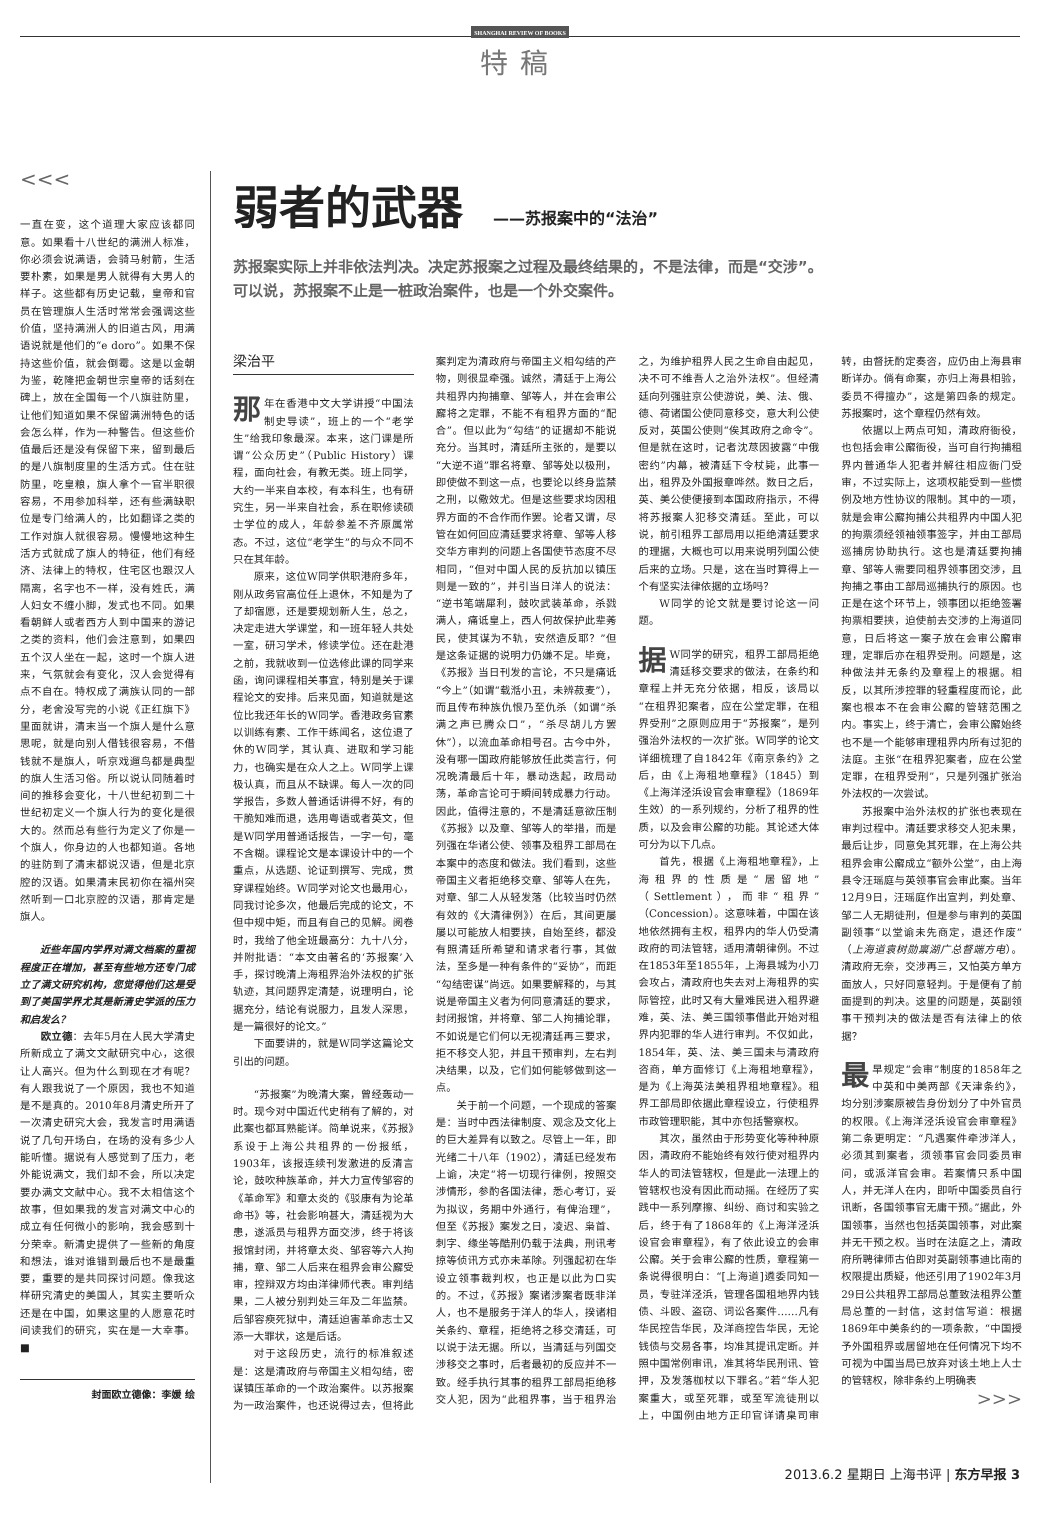SHANGHAI REVIEW OF BOOKS
特稿
<<<
一直在变，这个道理大家应该都同意。如果看十八世纪的满洲人标准，你必须会说满语，会骑马射箭，生活要朴素，如果是男人就得有大男人的样子。这些都有历史记载，皇帝和官员在管理旗人生活时常常会强调这些价值，坚持满洲人的旧道古风，用满语说就是他们的“e doro”。如果不保持这些价值，就会倒霉。这是以金朝为鉴，乾隆把金朝世宗皇帝的话刻在碑上，放在全国每一个八旗驻防里，让他们知道如果不保留满洲特色的话会怎么样，作为一种警告。但这些价值最后还是没有保留下来，留到最后的是八旗制度里的生活方式。住在驻防里，吃皇粮，旗人拿个一官半职很容易，不用参加科举，还有些满缺职位是专门给满人的，比如翻译之类的工作对旗人就很容易。慢慢地这种生活方式就成了旗人的特征，他们有经济、法律上的特权，住宅区也跟汉人隔离，名字也不一样，没有姓氏，满人妇女不缠小脚，发式也不同。如果看朝鲜人或者西方人到中国来的游记之类的资料，他们会注意到，如果四五个汉人坐在一起，这时一个旗人进来，气氛就会有变化，汉人会觉得有点不自在。特权成了满族认同的一部分，老舍没写完的小说《正红旗下》里面就讲，清末当一个旗人是什么意思呢，就是向别人借钱很容易，不借钱就不是旗人，听京戏遛鸟都是典型的旗人生活习俗。所以说认同随着时间的推移会变化，十八世纪初到二十世纪初定义一个旗人行为的变化是很大的。然而总有些行为定义了你是一个旗人，你身边的人也都知道。各地的驻防到了清末都说汉语，但是北京腔的汉语。如果清末民初你在福州突然听到一口北京腔的汉语，那肯定是旗人。
近些年国内学界对满文档案的重视程度正在增加，甚至有些地方还专门成立了满文研究机构，您觉得他们这是受到了美国学界尤其是新清史学派的压力和启发么？
欧立德：去年5月在人民大学清史所新成立了满文文献研究中心，这很让人高兴。但为什么到现在才有呢？有人跟我说了一个原因，我也不知道是不是真的。2010年8月清史所开了一次清史研究大会，我发言时用满语说了几句开场白，在场的没有多少人能听懂。据说有人感觉到了压力，老外能说满文，我们却不会，所以决定要办满文文献中心。我不太相信这个故事，但如果我的发言对满文中心的成立有任何微小的影响，我会感到十分荣幸。新清史提供了一些新的角度和想法，谁对谁错到最后也不是最重要，重要的是共同探讨问题。像我这样研究清史的美国人，其实主要听众还是在中国，如果这里的人愿意花时间读我们的研究，实在是一大幸事。 ■
封面欧立德像：李媛 绘
弱者的武器
——苏报案中的“法治”
苏报案实际上并非依法判决。决定苏报案之过程及最终结果的，不是法律，而是“交涉”。可以说，苏报案不止是一桩政治案件，也是一个外交案件。
梁治平
那年在香港中文大学讲授“中国法制史导读”，班上的一个“老学生”给我印象最深。本来，这门课是所谓“公众历史”（Public History）课程，面向社会，有教无类。班上同学，大约一半来自本校，有本科生，也有研究生，另一半来自社会，系在职修读硕士学位的成人，年龄参差不齐原属常态。不过，这位“老学生”的与众不同不只在其年龄。
原来，这位W同学供职港府多年，刚从政务官高位任上退休，不知是为了了却宿愿，还是要规划新人生，总之，决定走进大学课堂，和一班年轻人共处一室，研习学术，修读学位。还在赴港之前，我就收到一位选修此课的同学来函，询问课程相关事宜，特别是关于课程论文的安排。后来见面，知道就是这位比我还年长的W同学。香港政务官素以训练有素、工作干练闻名，这位退了休的W同学，其认真、进取和学习能力，也确实是在众人之上。W同学上课极认真，而且从不缺课。每人一次的同学报告，多数人普通话讲得不好，有的干脆知难而退，选用粤语或者英文，但是W同学用普通话报告，一字一句，毫不含糊。课程论文是本课设计中的一个重点，从选题、论证到撰写、完成，贯穿课程始终。W同学对论文也最用心，同我讨论多次，他最后完成的论文，不但中规中矩，而且有自己的见解。阅卷时，我给了他全班最高分：九十八分，并附批语：“本文由著名的‘苏报案’入手，探讨晚清上海租界治外法权的扩张轨迹，其问题界定清楚，说理明白，论据充分，结论有说服力，且发人深思，是一篇很好的论文。”
下面要讲的，就是W同学这篇论文引出的问题。
“苏报案”为晚清大案，曾经轰动一时。现今对中国近代史稍有了解的，对此案也都耳熟能详。简单说来，《苏报》系设于上海公共租界的一份报纸，1903年，该报连续刊发激进的反清言论，鼓吹种族革命，并大力宣传邹容的《革命军》和章太炎的《驳康有为论革命书》等，社会影响甚大，清廷视为大患，遂派员与租界方面交涉，终于将该报馆封闭，并将章太炎、邹容等六人拘捕，章、邹二人后来在租界会审公廨受审，控辩双方均由洋律师代表。审判结果，二人被分别判处三年及二年监禁。后邹容瘐死狱中，清廷迫害革命志士又添一大罪状，这是后话。
对于这段历史，流行的标准叙述是：这是清政府与帝国主义相勾结，密谋镇压革命的一个政治案件。以苏报案为一政治案件，也还说得过去，但将此案判定为清政府与帝国主义相勾结的产物，则很显牵强。诚然，清廷于上海公共租界内拘捕章、邹等人，并在会审公廨将之定罪，不能不有租界方面的“配合”。但以此为“勾结”的证据却不能说充分。当其时，清廷所主张的，是要以“大逆不道”罪名将章、邹等处以极刑，即使做不到这一点，也要论以终身监禁之刑，以儆效尤。但是这些要求均因租界方面的不合作而作罢。论者又谓，尽管在如何回应清廷要求将章、邹等人移交华方审判的问题上各国使节态度不尽相同，“但对中国人民的反抗加以镇压则是一致的”，并引当日洋人的说法：“逆书笔端犀利，鼓吹武装革命，杀戮满人，痛诋皇上，西人何故保护此辈莠民，使其谋为不轨，安然造反耶？”但是这条证据的说明力仍嫌不足。毕竟，《苏报》当日刊发的言论，不只是痛诋“今上”（如谓“载湉小丑，未辨菽麦”），而且传布种族仇恨乃至仇杀（如谓“杀满之声已腾众口”，“杀尽胡儿方罢休”），以流血革命相号召。古今中外，没有哪一国政府能够放任此类言行，何况晚清最后十年，暴动迭起，政局动荡，革命言论可于瞬间转成暴力行动。因此，值得注意的，不是清廷意欲压制《苏报》以及章、邹等人的举措，而是列强在华诸公使、领事及租界工部局在本案中的态度和做法。我们看到，这些帝国主义者拒绝移交章、邹等人在先，对章、邹二人从轻发落（比较当时仍然有效的《大清律例》）在后，其间更屡屡以可能放人相要挟，自始至终，都没有照清廷所希望和请求者行事，其做法，至多是一种有条件的“妥协”，而距“勾结密谋”尚远。如果要解释的，与其说是帝国主义者为何同意清廷的要求，封闭报馆，并将章、邹二人拘捕论罪，不如说是它们何以无视清廷再三要求，拒不移交人犯，并且干预审判，左右判决结果，以及，它们如何能够做到这一点。
关于前一个问题，一个现成的答案是：当时中西法律制度、观念及文化上的巨大差异有以致之。尽管上一年，即光绪二十八年（1902），清廷已经发布上谕，决定“将一切现行律例，按照交涉情形，参酌各国法律，悉心考订，妥为拟议，务期中外通行，有俾治理”，但至《苏报》案发之日，凌迟、枭首、刺字、缘坐等酷刑仍载于法典，刑讯考掠等侦讯方式亦未革除。列强起初在华设立领事裁判权，也正是以此为口实的。不过，《苏报》案诸涉案者既非洋人，也不是服务于洋人的华人，揆诸相关条约、章程，拒绝将之移交清廷，可以说于法无据。所以，当清廷与列国交涉移交之事时，后者最初的反应并不一致。经手执行其事的租界工部局拒绝移交人犯，因为“此租界事，当于租界治之，为维护租界人民之生命自由起见，决不可不维吾人之治外法权”。但经清廷向列强驻京公使游说，美、法、俄、德、荷诸国公使同意移交，意大利公使反对，英国公使则“俟其政府之命令”。但是就在这时，记者沈荩因披露“中俄密约”内幕，被清廷下令杖毙，此事一出，租界及外国报章哗然。数日之后，英、美公使便接到本国政府指示，不得将苏报案人犯移交清廷。至此，可以说，前引租界工部局用以拒绝清廷要求的理据，大概也可以用来说明列国公使后来的立场。只是，这在当时算得上一个有坚实法律依据的立场吗？
W同学的论文就是要讨论这一问题。
据W同学的研究，租界工部局拒绝清廷移交要求的做法，在条约和章程上并无充分依据，相反，该局以“在租界犯案者，应在公堂定罪，在租界受刑”之原则应用于“苏报案”，是列强治外法权的一次扩张。W同学的论文详细梳理了自1842年《南京条约》之后，由《上海租地章程》（1845）到《上海洋泾浜设官会审章程》（1869年生效）的一系列规约，分析了租界的性质，以及会审公廨的功能。其论述大体可分为以下几点。
首先，根据《上海租地章程》，上海租界的性质是“居留地”（Settlement），而非“租界”（Concession）。这意味着，中国在该地依然拥有主权，租界内的华人仍受清政府的司法管辖，适用清朝律例。不过在1853年至1855年，上海县城为小刀会攻占，清政府也失去对上海租界的实际管控，此时又有大量难民进入租界避难，英、法、美三国领事借此开始对租界内犯罪的华人进行审判。不仅如此，1854年，英、法、美三国未与清政府咨商，单方面修订《上海租地章程》，是为《上海英法美租界租地章程》。租界工部局即依据此章程设立，行使租界市政管理职能，其中亦包括警察权。
其次，虽然由于形势变化等种种原因，清政府不能始终有效行使对租界内华人的司法管辖权，但是此一法理上的管辖权也没有因此而动摇。在经历了实践中一系列摩擦、纠纷、商讨和实验之后，终于有了1868年的《上海洋泾浜设官会审章程》，有了依此设立的会审公廨。关于会审公廨的性质，章程第一条说得很明白：“[上海道]遴委同知一员，专驻洋泾浜，管理各国租地界内钱债、斗殴、盗窃、词讼各案件……凡有华民控告华民，及洋商控告华民，无论钱债与交易各事，均准其提讯定断。并照中国常例审讯，准其将华民刑讯、管押，及发落枷杖以下罪名。”若“华人犯案重大，或至死罪，或至军流徒刑以上，中国例由地方正印官详请臬司审转，由督抚酌定奏咨，应仍由上海县审断详办。倘有命案，亦归上海县相验，委员不得擅办”，这是第四条的规定。苏报案时，这个章程仍然有效。
依据以上两点可知，清政府衙役，也包括会审公廨衙役，当可自行拘捕租界内普通华人犯者并解往相应衙门受审，不过实际上，这项权能受到一些惯例及地方性协议的限制。其中的一项，就是会审公廨拘捕公共租界内中国人犯的拘票须经领袖领事签字，并由工部局巡捕房协助执行。这也是清廷要拘捕章、邹等人需要同租界领事团交涉，且拘捕之事由工部局巡捕执行的原因。也正是在这个环节上，领事团以拒绝签署拘票相要挟，迫使前去交涉的上海道同意，日后将这一案子放在会审公廨审理，定罪后亦在租界受刑。问题是，这种做法并无条约及章程上的根据。相反，以其所涉控罪的轻重程度而论，此案也根本不在会审公廨的管辖范围之内。事实上，终于清亡，会审公廨始终也不是一个能够审理租界内所有过犯的法庭。主张“在租界犯案者，应在公堂定罪，在租界受刑”，只是列强扩张治外法权的一次尝试。
苏报案中治外法权的扩张也表现在审判过程中。清廷要求移交人犯未果，最后让步，同意免其死罪，在上海公共租界会审公廨成立“额外公堂”，由上海县令汪瑶庭与英领事官会审此案。当年12月9日，汪瑶庭作出宣判，判处章、邹二人无期徒刑，但是参与审判的英国副领事“以堂谕未先商定，退还作废”（上海道袁树勋禀湖广总督端方电）。清政府无奈，交涉再三，又怕英方单方面放人，只好同意轻判。于是便有了前面提到的判决。这里的问题是，英副领事干预判决的做法是否有法律上的依据？
最早规定“会审”制度的1858年之中英和中美两部《天津条约》，均分别涉案原被告身份划分了中外官员的权限。《上海洋泾浜设官会审章程》第二条更明定：“凡遇案件牵涉洋人，必须其到案者，须领事官会同委员审问，或派洋官会审。若案情只系中国人，并无洋人在内，即听中国委员自行讯断，各国领事官无庸干预。”据此，外国领事，当然也包括英国领事，对此案并无干预之权。当时在法庭之上，清政府所聘律师古伯即对英副领事迪比南的权限提出质疑，他还引用了1902年3月29日公共租界工部局总董致法租界公董局总董的一封信，这封信写道：根据1869年中美条约的一项条款，“中国授予外国租界或居留地在任何情况下均不可视为中国当局已放弃对该土地上人士的管辖权，除非条约上明确表
>>>
2013.6.2 星期日 上海书评 | 东方早报 3